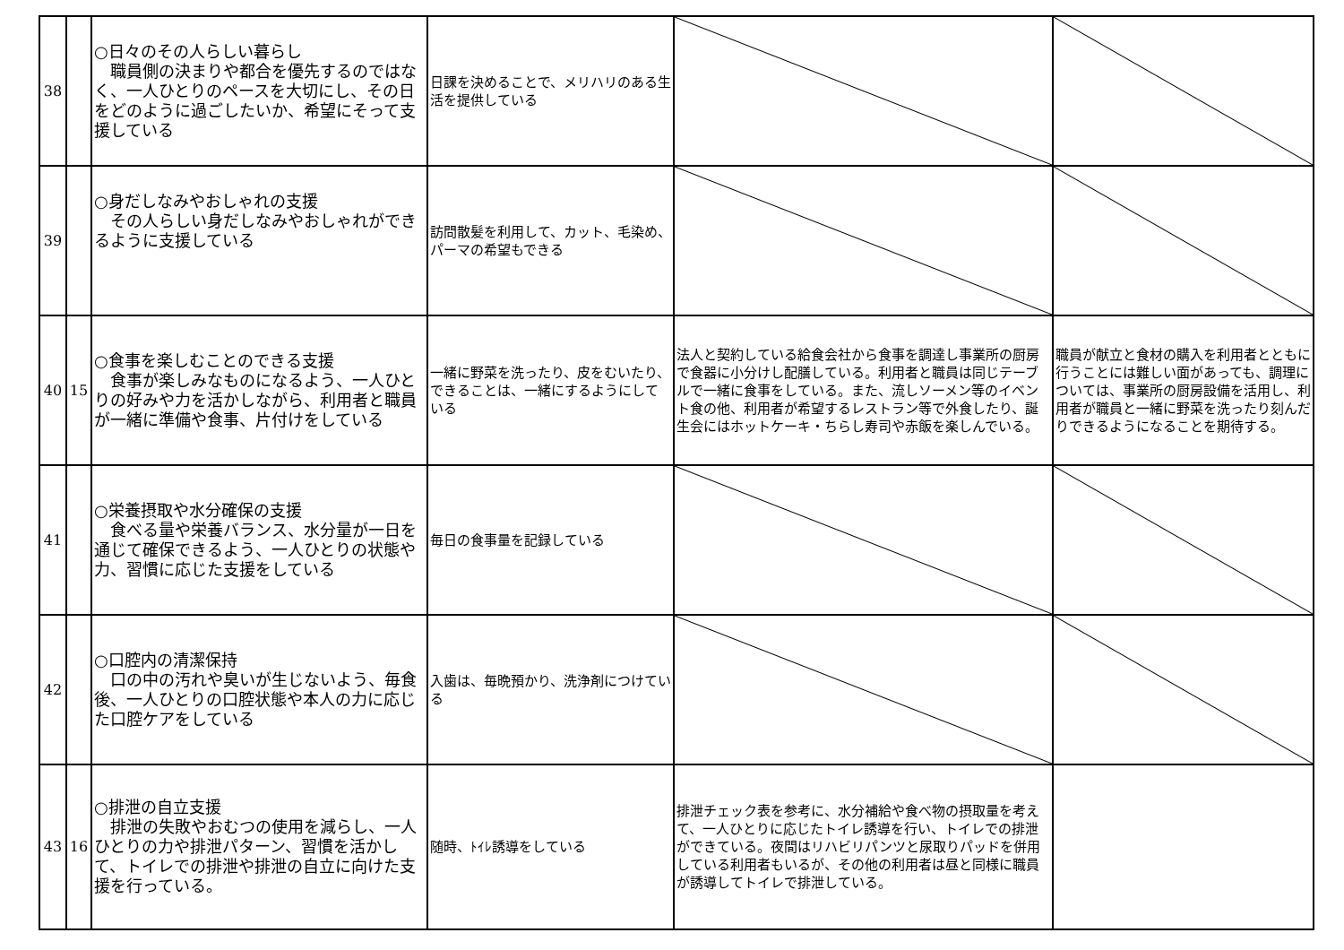| 38 | | ○日々のその人らしい暮らし 職員側の決まりや都合を優先するのではなく、一人ひとりのペースを大切にし、その日をどのように過ごしたいか、希望にそって支援している | 日課を決めることで、メリハリのある生活を提供している | | |
| 39 | | ○身だしなみやおしゃれの支援 その人らしい身だしなみやおしゃれができるように支援している | 訪問散髪を利用して、カット、毛染め、パーマの希望もできる | | |
| 40 | 15 | ○食事を楽しむことのできる支援 食事が楽しみなものになるよう、一人ひとりの好みや力を活かしながら、利用者と職員が一緒に準備や食事、片付けをしている | 一緒に野菜を洗ったり、皮をむいたり、できることは、一緒にするようにしている | 法人と契約している給食会社から食事を調達し事業所の厨房で食器に小分けし配膳している。利用者と職員は同じテーブルで一緒に食事をしている。また、流しソーメン等のイベント食の他、利用者が希望するレストラン等で外食したり、誕生会にはホットケーキ・ちらし寿司や赤飯を楽しんでいる。 | 職員が献立と食材の購入を利用者とともに行うことには難しい面があっても、調理については、事業所の厨房設備を活用し、利用者が職員と一緒に野菜を洗ったり刻んだりできるようになることを期待する。 |
| 41 | | ○栄養摂取や水分確保の支援 食べる量や栄養バランス、水分量が一日を通じて確保できるよう、一人ひとりの状態や力、習慣に応じた支援をしている | 毎日の食事量を記録している | | |
| 42 | | ○口腔内の清潔保持 口の中の汚れや臭いが生じないよう、毎食後、一人ひとりの口腔状態や本人の力に応じた口腔ケアをしている | 入歯は、毎晩預かり、洗浄剤につけている | | |
| 43 | 16 | ○排泄の自立支援 排泄の失敗やおむつの使用を減らし、一人ひとりの力や排泄パターン、習慣を活かして、トイレでの排泄や排泄の自立に向けた支援を行っている。 | 随時、ﾄｲﾚ誘導をしている | 排泄チェック表を参考に、水分補給や食べ物の摂取量を考えて、一人ひとりに応じたトイレ誘導を行い、トイレでの排泄ができている。夜間はリハビリパンツと尿取りパッドを併用している利用者もいるが、その他の利用者は昼と同様に職員が誘導してトイレで排泄している。 | |